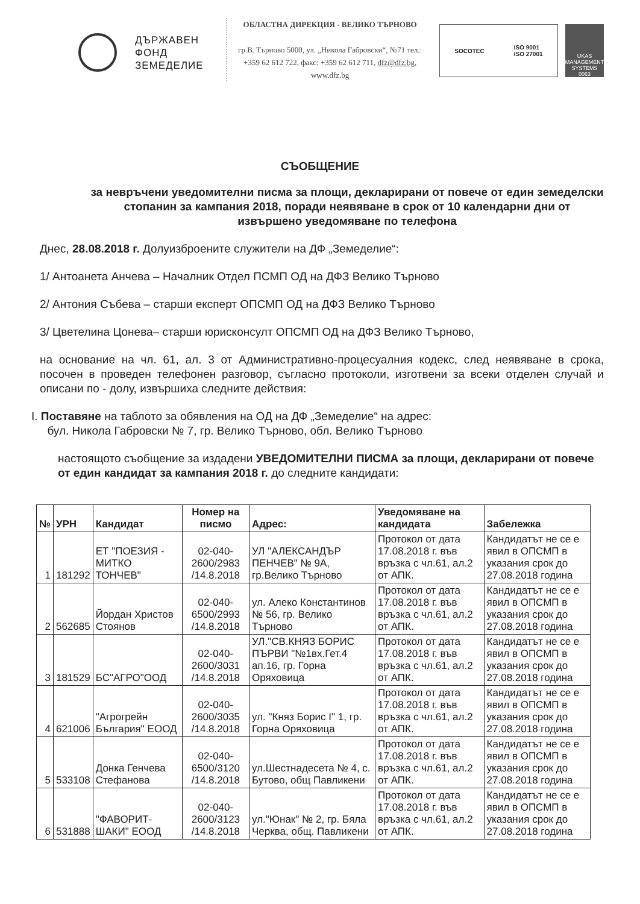ДЪРЖАВЕН
ФОНД
ЗЕМЕДЕЛИЕ
ОБЛАСТНА ДИРЕКЦИЯ - ВЕЛИКО ТЪРНОВО
гр.В. Търново 5000, ул. „Никола Габровски“, №71 тел.: +359 62 612 722, факс: +359 62 612 711, dfz@dfz.bg, www.dfz.bg
SOCOTEC ISO 9001
ISO 27001
UKAS
MANAGEMENT SYSTEMS
0063
СЪОБЩЕНИЕ
за невръчени уведомителни писма за площи, декларирани от повече от един земеделски стопанин за кампания 2018, поради неявяване в срок от 10 календарни дни от извършено уведомяване по телефона
Днес, 28.08.2018 г. Долуизброените служители на ДФ „Земеделие“:
1/ Антоанета Анчева – Началник Отдел ПСМП ОД на ДФЗ Велико Търново
2/ Антония Събева – старши експерт ОПСМП ОД на ДФЗ Велико Търново
3/ Цветелина Цонева– старши юрисконсулт ОПСМП ОД на ДФЗ Велико Търново,
на основание на чл. 61, ал. 3 от Административно-процесуалния кодекс, след неявяване в срока, посочен в проведен телефонен разговор, съгласно протоколи, изготвени за всеки отделен случай и описани по - долу, извършиха следните действия:
I. Поставяне на таблото за обявления на ОД на ДФ „Земеделие“ на адрес:
бул. Никола Габровски № 7, гр. Велико Търново, обл. Велико Търново
настоящото съобщение за издадени УВЕДОМИТЕЛНИ ПИСМА за площи, декларирани от повече от един кандидат за кампания 2018 г. до следните кандидати:
| № | УРН | Кандидат | Номер на писмо | Адрес: | Уведомяване на кандидата | Забележка |
| --- | --- | --- | --- | --- | --- | --- |
| 1 | 181292 | ЕТ "ПОЕЗИЯ - МИТКО ТОНЧЕВ" | 02-040-2600/2983 /14.8.2018 | УЛ "АЛЕКСАНДЪР ПЕНЧЕВ" № 9А, гр.Велико Търново | Протокол от дата 17.08.2018 г. във връзка с чл.61, ал.2 от АПК. | Кандидатът не се е явил в ОПСМП в указания срок до 27.08.2018 година |
| 2 | 562685 | Йордан Христов Стоянов | 02-040-6500/2993 /14.8.2018 | ул. Алеко Константинов № 56, гр. Велико Търново | Протокол от дата 17.08.2018 г. във връзка с чл.61, ал.2 от АПК. | Кандидатът не се е явил в ОПСМП в указания срок до 27.08.2018 година |
| 3 | 181529 | БС"АГРО"ООД | 02-040-2600/3031 /14.8.2018 | УЛ."СВ.КНЯЗ БОРИС ПЪРВИ "№1вх.Гет.4 ап.16, гр. Горна Оряховица | Протокол от дата 17.08.2018 г. във връзка с чл.61, ал.2 от АПК. | Кандидатът не се е явил в ОПСМП в указания срок до 27.08.2018 година |
| 4 | 621006 | "Агрогрейн България" ЕООД | 02-040-2600/3035 /14.8.2018 | ул. "Княз Борис I" 1, гр. Горна Оряховица | Протокол от дата 17.08.2018 г. във връзка с чл.61, ал.2 от АПК. | Кандидатът не се е явил в ОПСМП в указания срок до 27.08.2018 година |
| 5 | 533108 | Донка Генчева Стефанова | 02-040-6500/3120 /14.8.2018 | ул.Шестнадесета № 4, с. Бутово, общ Павликени | Протокол от дата 17.08.2018 г. във връзка с чл.61, ал.2 от АПК. | Кандидатът не се е явил в ОПСМП в указания срок до 27.08.2018 година |
| 6 | 531888 | "ФАВОРИТ-ШАКИ" ЕООД | 02-040-2600/3123 /14.8.2018 | ул."Юнак" № 2, гр. Бяла Черква, общ. Павликени | Протокол от дата 17.08.2018 г. във връзка с чл.61, ал.2 от АПК. | Кандидатът не се е явил в ОПСМП в указания срок до 27.08.2018 година |